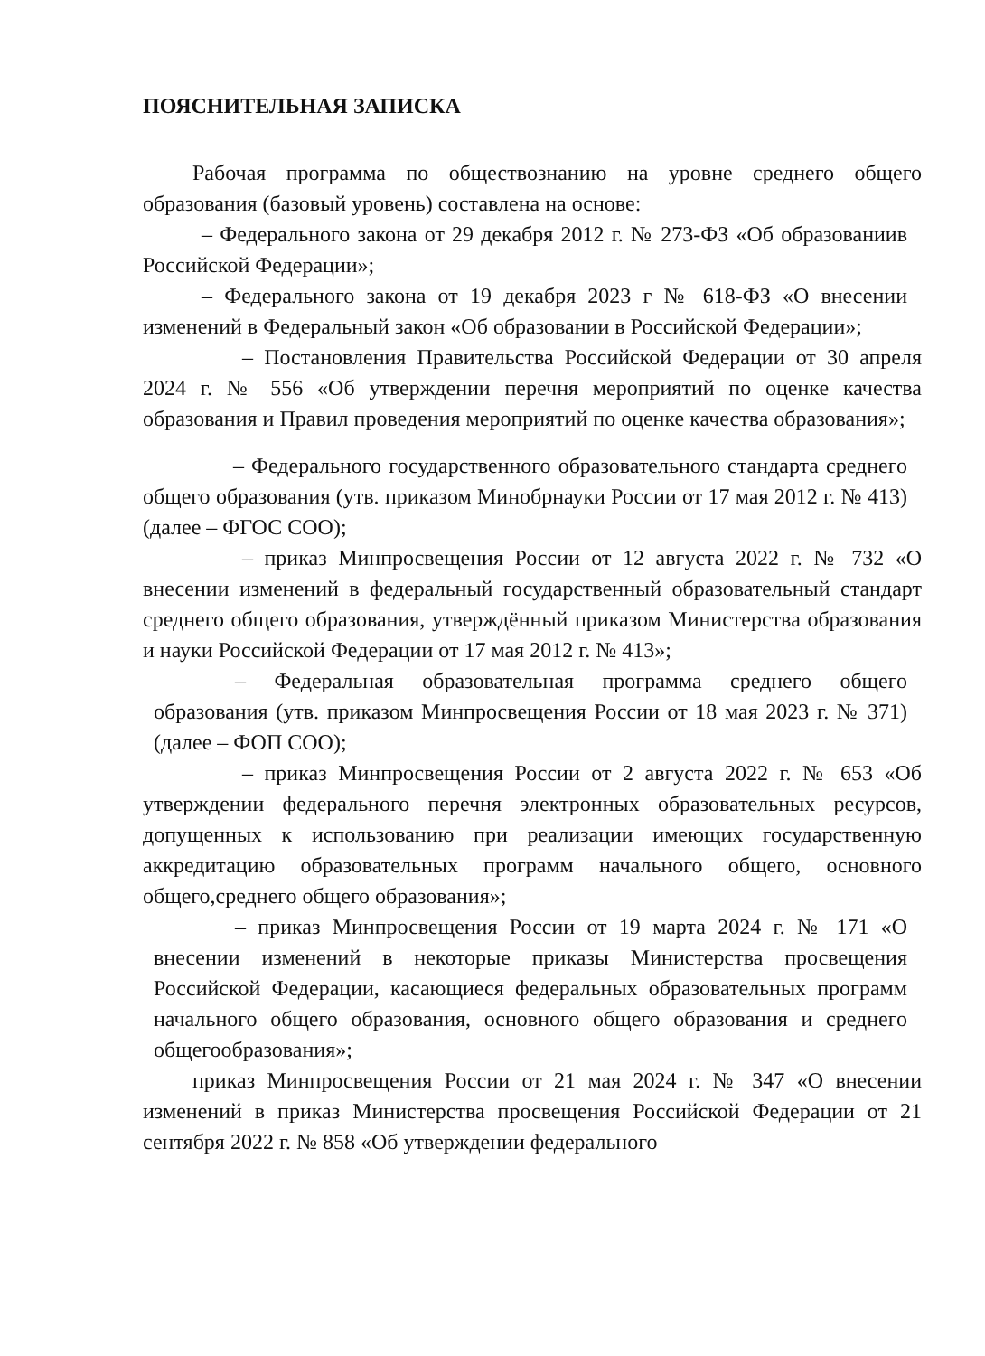ПОЯСНИТЕЛЬНАЯ ЗАПИСКА
Рабочая программа по обществознанию на уровне среднего общего образования (базовый уровень) составлена на основе:
– Федерального закона от 29 декабря 2012 г. № 273-ФЗ «Об образованиив Российской Федерации»;
– Федерального закона от 19 декабря 2023 г № 618-ФЗ «О внесении изменений в Федеральный закон «Об образовании в Российской Федерации»;
– Постановления Правительства Российской Федерации от 30 апреля 2024 г. № 556 «Об утверждении перечня мероприятий по оценке качества образования и Правил проведения мероприятий по оценке качества образования»;
– Федерального государственного образовательного стандарта среднего общего образования (утв. приказом Минобрнауки России от 17 мая 2012 г. № 413)(далее – ФГОС СОО);
– приказ Минпросвещения России от 12 августа 2022 г. № 732 «О внесении изменений в федеральный государственный образовательный стандарт среднего общего образования, утверждённый приказом Министерства образования и науки Российской Федерации от 17 мая 2012 г. № 413»;
– Федеральная образовательная программа среднего общего образования (утв. приказом Минпросвещения России от 18 мая 2023 г. № 371) (далее – ФОП СОО);
– приказ Минпросвещения России от 2 августа 2022 г. № 653 «Об утверждении федерального перечня электронных образовательных ресурсов, допущенных к использованию при реализации имеющих государственную аккредитацию образовательных программ начального общего, основного общего,среднего общего образования»;
– приказ Минпросвещения России от 19 марта 2024 г. № 171 «О внесении изменений в некоторые приказы Министерства просвещения Российской Федерации, касающиеся федеральных образовательных программ начального общего образования, основного общего образования и среднего общегообразования»;
приказ Минпросвещения России от 21 мая 2024 г. № 347 «О внесении изменений в приказ Министерства просвещения Российской Федерации от 21 сентября 2022 г. № 858 «Об утверждении федерального